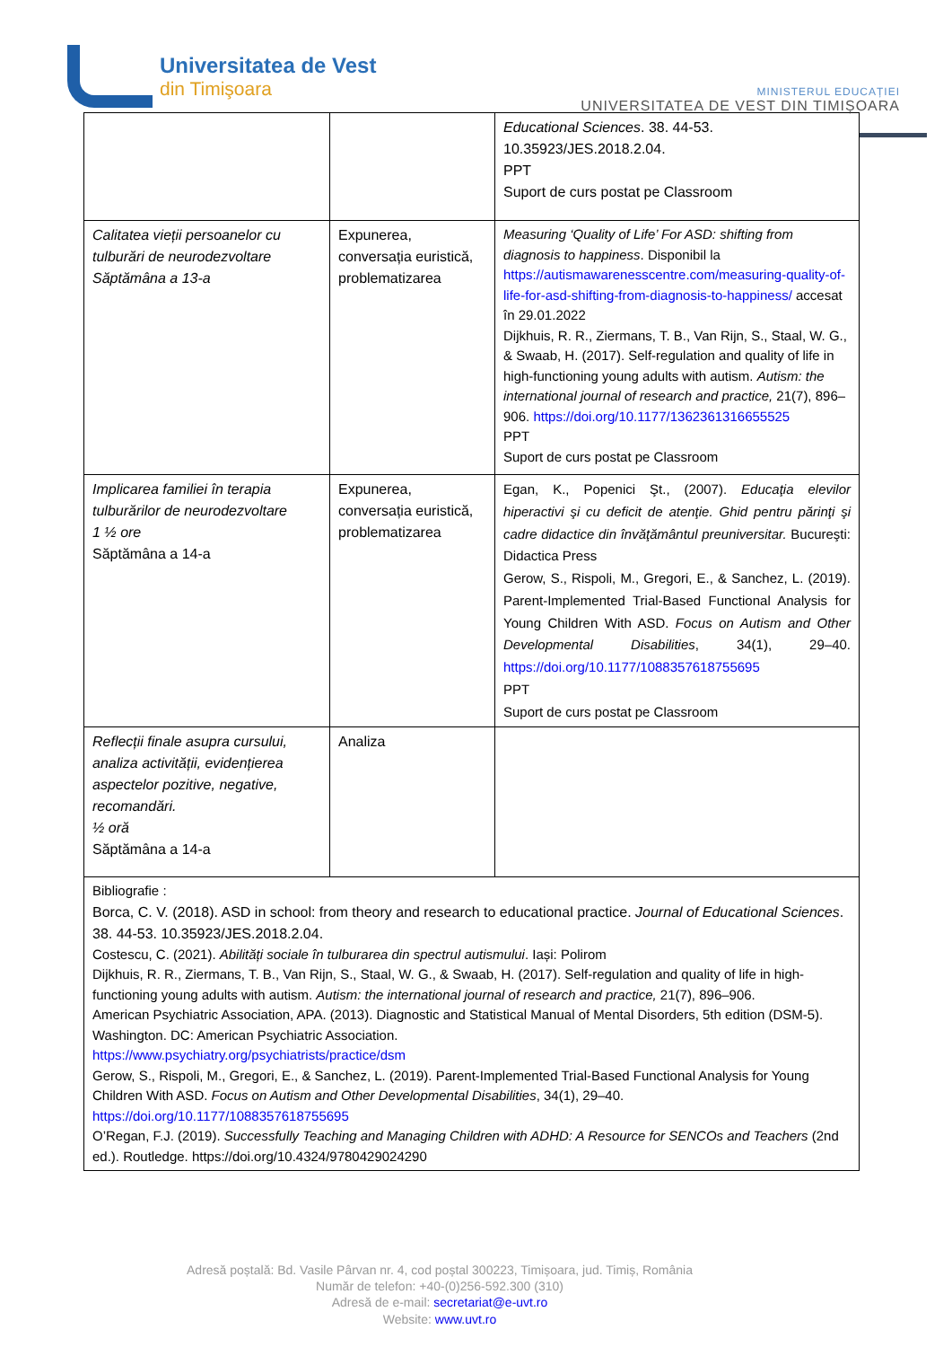Universitatea de Vest
din Timişoara
MINISTERUL EDUCAȚIEI
UNIVERSITATEA DE VEST DIN TIMIȘOARA
| | | Educational Sciences . 38. 44-53. 10.35923/JES.2018.2.04. PPT Suport de curs postat pe Classroom |
| Calitatea vieții persoanelor cu tulburări de neurodezvoltare Săptămâna a 13-a | Expunerea, conversația euristică, problematizarea | Measuring ‘Quality of Life’ For ASD: shifting from diagnosis to happiness . Disponibil la https://autismawarenesscentre.com/measuring-quality-of-life-for-asd-shifting-from-diagnosis-to-happiness/ accesat în 29.01.2022 Dijkhuis, R. R., Ziermans, T. B., Van Rijn, S., Staal, W. G., & Swaab, H. (2017). Self-regulation and quality of life in high-functioning young adults with autism. Autism: the international journal of research and practice, 21(7), 896–906. https://doi.org/10.1177/1362361316655525 PPT Suport de curs postat pe Classroom |
| Implicarea familiei în terapia tulburărilor de neurodezvoltare 1 ½ ore Săptămâna a 14-a | Expunerea, conversația euristică, problematizarea | Egan, K., Popenici Şt., (2007). Educaţia elevilor hiperactivi şi cu deficit de atenţie. Ghid pentru părinţi şi cadre didactice din învăţământul preuniversitar. Bucureşti: Didactica Press Gerow, S., Rispoli, M., Gregori, E., & Sanchez, L. (2019). Parent-Implemented Trial-Based Functional Analysis for Young Children With ASD. Focus on Autism and Other Developmental Disabilities , 34(1), 29–40. https://doi.org/10.1177/1088357618755695 PPT Suport de curs postat pe Classroom |
| Reflecții finale asupra cursului, analiza activității, evidențierea aspectelor pozitive, negative, recomandări. ½ oră Săptămâna a 14-a | Analiza | |
| Bibliografie : Borca, C. V. (2018). ASD in school: from theory and research to educational practice. Journal of Educational Sciences . 38. 44-53. 10.35923/JES.2018.2.04. Costescu, C. (2021). Abilități sociale în tulburarea din spectrul autismului . Iași: Polirom Dijkhuis, R. R., Ziermans, T. B., Van Rijn, S., Staal, W. G., & Swaab, H. (2017). Self-regulation and quality of life in high-functioning young adults with autism. Autism: the international journal of research and practice, 21(7), 896–906. American Psychiatric Association, APA. (2013). Diagnostic and Statistical Manual of Mental Disorders, 5th edition (DSM-5). Washington. DC: American Psychiatric Association. https://www.psychiatry.org/psychiatrists/practice/dsm Gerow, S., Rispoli, M., Gregori, E., & Sanchez, L. (2019). Parent-Implemented Trial-Based Functional Analysis for Young Children With ASD. Focus on Autism and Other Developmental Disabilities , 34(1), 29–40. https://doi.org/10.1177/1088357618755695 O’Regan, F.J. (2019). Successfully Teaching and Managing Children with ADHD: A Resource for SENCOs and Teachers (2nd ed.). Routledge. https://doi.org/10.4324/9780429024290 | | |
Adresă poștală: Bd. Vasile Pârvan nr. 4, cod poștal 300223, Timișoara, jud. Timiș, România
Număr de telefon: +40-(0)256-592.300 (310)
Adresă de e-mail: secretariat@e-uvt.ro
Website: www.uvt.ro